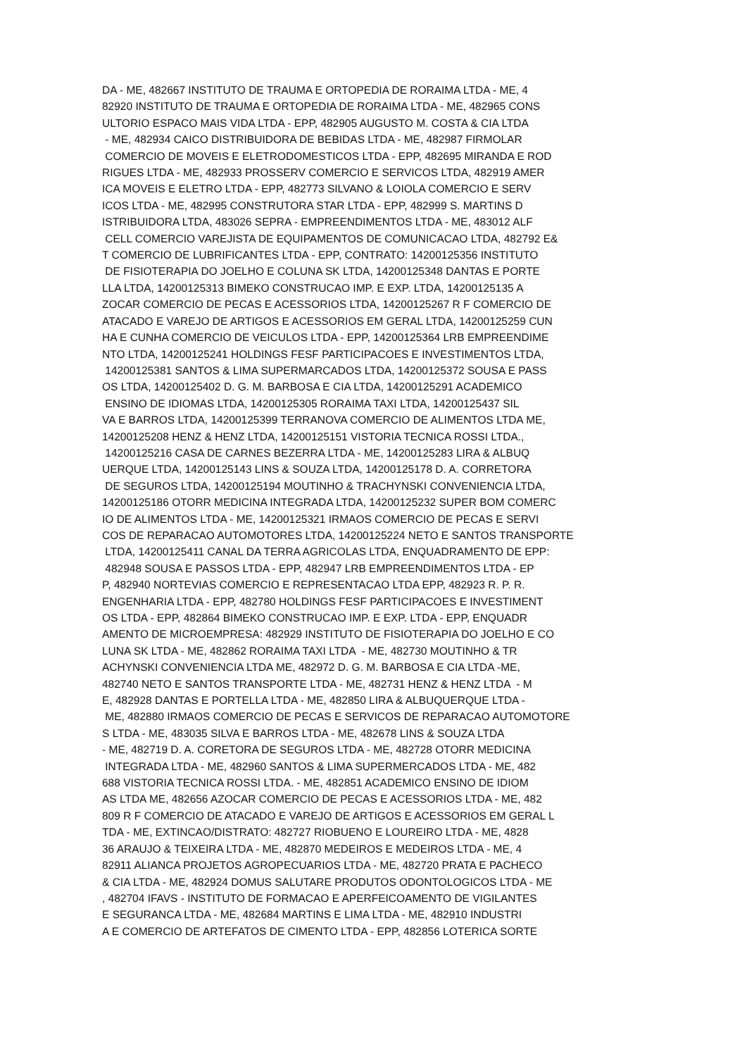DA - ME, 482667 INSTITUTO DE TRAUMA E ORTOPEDIA DE RORAIMA LTDA - ME, 4 82920 INSTITUTO DE TRAUMA E ORTOPEDIA DE RORAIMA LTDA - ME, 482965 CONS ULTORIO ESPACO MAIS VIDA LTDA - EPP, 482905 AUGUSTO M. COSTA & CIA LTDA - ME, 482934 CAICO DISTRIBUIDORA DE BEBIDAS LTDA - ME, 482987 FIRMOLAR COMERCIO DE MOVEIS E ELETRODOMESTICOS LTDA - EPP, 482695 MIRANDA E ROD RIGUES LTDA - ME, 482933 PROSSERV COMERCIO E SERVICOS LTDA, 482919 AMER ICA MOVEIS E ELETRO LTDA - EPP, 482773 SILVANO & LOIOLA COMERCIO E SERV ICOS LTDA - ME, 482995 CONSTRUTORA STAR LTDA - EPP, 482999 S. MARTINS D ISTRIBUIDORA LTDA, 483026 SEPRA - EMPREENDIMENTOS LTDA - ME, 483012 ALF CELL COMERCIO VAREJISTA DE EQUIPAMENTOS DE COMUNICACAO LTDA, 482792 E& T COMERCIO DE LUBRIFICANTES LTDA - EPP, CONTRATO: 14200125356 INSTITUTO DE FISIOTERAPIA DO JOELHO E COLUNA SK LTDA, 14200125348 DANTAS E PORTE LLA LTDA, 14200125313 BIMEKO CONSTRUCAO IMP. E EXP. LTDA, 14200125135 A ZOCAR COMERCIO DE PECAS E ACESSORIOS LTDA, 14200125267 R F COMERCIO DE ATACADO E VAREJO DE ARTIGOS E ACESSORIOS EM GERAL LTDA, 14200125259 CUN HA E CUNHA COMERCIO DE VEICULOS LTDA - EPP, 14200125364 LRB EMPREENDIME NTO LTDA, 14200125241 HOLDINGS FESF PARTICIPACOES E INVESTIMENTOS LTDA, 14200125381 SANTOS & LIMA SUPERMARCADOS LTDA, 14200125372 SOUSA E PASS OS LTDA, 14200125402 D. G. M. BARBOSA E CIA LTDA, 14200125291 ACADEMICO ENSINO DE IDIOMAS LTDA, 14200125305 RORAIMA TAXI LTDA, 14200125437 SIL VA E BARROS LTDA, 14200125399 TERRANOVA COMERCIO DE ALIMENTOS LTDA ME, 14200125208 HENZ & HENZ LTDA, 14200125151 VISTORIA TECNICA ROSSI LTDA., 14200125216 CASA DE CARNES BEZERRA LTDA - ME, 14200125283 LIRA & ALBUQ UERQUE LTDA, 14200125143 LINS & SOUZA LTDA, 14200125178 D. A. CORRETORA DE SEGUROS LTDA, 14200125194 MOUTINHO & TRACHYNSKI CONVENIENCIA LTDA, 14200125186 OTORR MEDICINA INTEGRADA LTDA, 14200125232 SUPER BOM COMERC IO DE ALIMENTOS LTDA - ME, 14200125321 IRMAOS COMERCIO DE PECAS E SERVI COS DE REPARACAO AUTOMOTORES LTDA, 14200125224 NETO E SANTOS TRANSPORTE LTDA, 14200125411 CANAL DA TERRA AGRICOLAS LTDA, ENQUADRAMENTO DE EPP: 482948 SOUSA E PASSOS LTDA - EPP, 482947 LRB EMPREENDIMENTOS LTDA - EP P, 482940 NORTEVIAS COMERCIO E REPRESENTACAO LTDA EPP, 482923 R. P. R. ENGENHARIA LTDA - EPP, 482780 HOLDINGS FESF PARTICIPACOES E INVESTIMENT OS LTDA - EPP, 482864 BIMEKO CONSTRUCAO IMP. E EXP. LTDA - EPP, ENQUADR AMENTO DE MICROEMPRESA: 482929 INSTITUTO DE FISIOTERAPIA DO JOELHO E CO LUNA SK LTDA - ME, 482862 RORAIMA TAXI LTDA - ME, 482730 MOUTINHO & TR ACHYNSKI CONVENIENCIA LTDA ME, 482972 D. G. M. BARBOSA E CIA LTDA -ME, 482740 NETO E SANTOS TRANSPORTE LTDA - ME, 482731 HENZ & HENZ LTDA - M E, 482928 DANTAS E PORTELLA LTDA - ME, 482850 LIRA & ALBUQUERQUE LTDA - ME, 482880 IRMAOS COMERCIO DE PECAS E SERVICOS DE REPARACAO AUTOMOTORE S LTDA - ME, 483035 SILVA E BARROS LTDA - ME, 482678 LINS & SOUZA LTDA - ME, 482719 D. A. CORETORA DE SEGUROS LTDA - ME, 482728 OTORR MEDICINA INTEGRADA LTDA - ME, 482960 SANTOS & LIMA SUPERMERCADOS LTDA - ME, 482 688 VISTORIA TECNICA ROSSI LTDA. - ME, 482851 ACADEMICO ENSINO DE IDIOM AS LTDA ME, 482656 AZOCAR COMERCIO DE PECAS E ACESSORIOS LTDA - ME, 482 809 R F COMERCIO DE ATACADO E VAREJO DE ARTIGOS E ACESSORIOS EM GERAL L TDA - ME, EXTINCAO/DISTRATO: 482727 RIOBUENO E LOUREIRO LTDA - ME, 4828 36 ARAUJO & TEIXEIRA LTDA - ME, 482870 MEDEIROS E MEDEIROS LTDA - ME, 4 82911 ALIANCA PROJETOS AGROPECUARIOS LTDA - ME, 482720 PRATA E PACHECO & CIA LTDA - ME, 482924 DOMUS SALUTARE PRODUTOS ODONTOLOGICOS LTDA - ME , 482704 IFAVS - INSTITUTO DE FORMACAO E APERFEICOAMENTO DE VIGILANTES E SEGURANCA LTDA - ME, 482684 MARTINS E LIMA LTDA - ME, 482910 INDUSTRI A E COMERCIO DE ARTEFATOS DE CIMENTO LTDA - EPP, 482856 LOTERICA SORTE